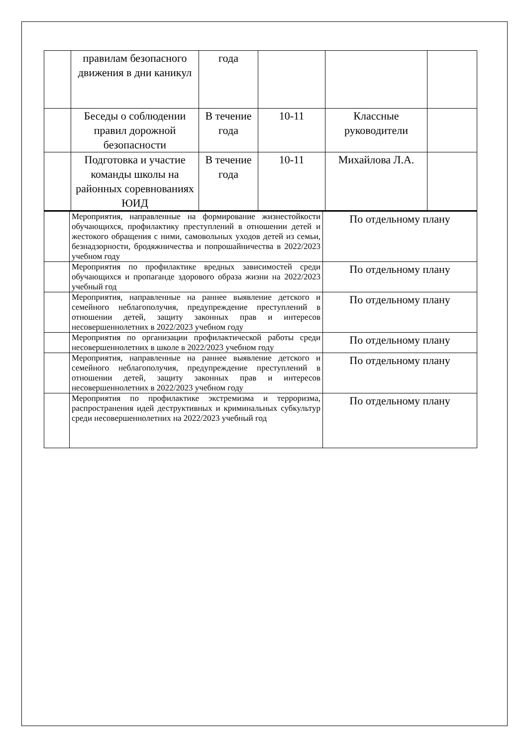| | правилам безопасного движения в дни каникул | года | | | |
| | Беседы о соблюдении правил дорожной безопасности | В течение года | 10-11 | Классные руководители | |
| | Подготовка и участие команды школы на районных соревнованиях ЮИД | В течение года | 10-11 | Михайлова Л.А. | |
| | Мероприятия, направленные на формирование жизнестойкости обучающихся, профилактику преступлений в отношении детей и жестокого обращения с ними, самовольных уходов детей из семьи, безнадзорности, бродяжничества и попрошайничества в 2022/2023 учебном году | По отдельному плану |
| | Мероприятия по профилактике вредных зависимостей среди обучающихся и пропаганде здорового образа жизни на 2022/2023 учебный год | По отдельному плану |
| | Мероприятия, направленные на раннее выявление детского и семейного неблагополучия, предупреждение преступлений в отношении детей, защиту законных прав и интересов несовершеннолетних в 2022/2023 учебном году | По отдельному плану |
| | Мероприятия по организации профилактической работы среди несовершеннолетних в школе в 2022/2023 учебном году | По отдельному плану |
| | Мероприятия, направленные на раннее выявление детского и семейного неблагополучия, предупреждение преступлений в отношении детей, защиту законных прав и интересов несовершеннолетних в 2022/2023 учебном году | По отдельному плану |
| | Мероприятия по профилактике экстремизма и терроризма, распространения идей деструктивных и криминальных субкультур среди несовершеннолетних на 2022/2023 учебный год | По отдельному плану |